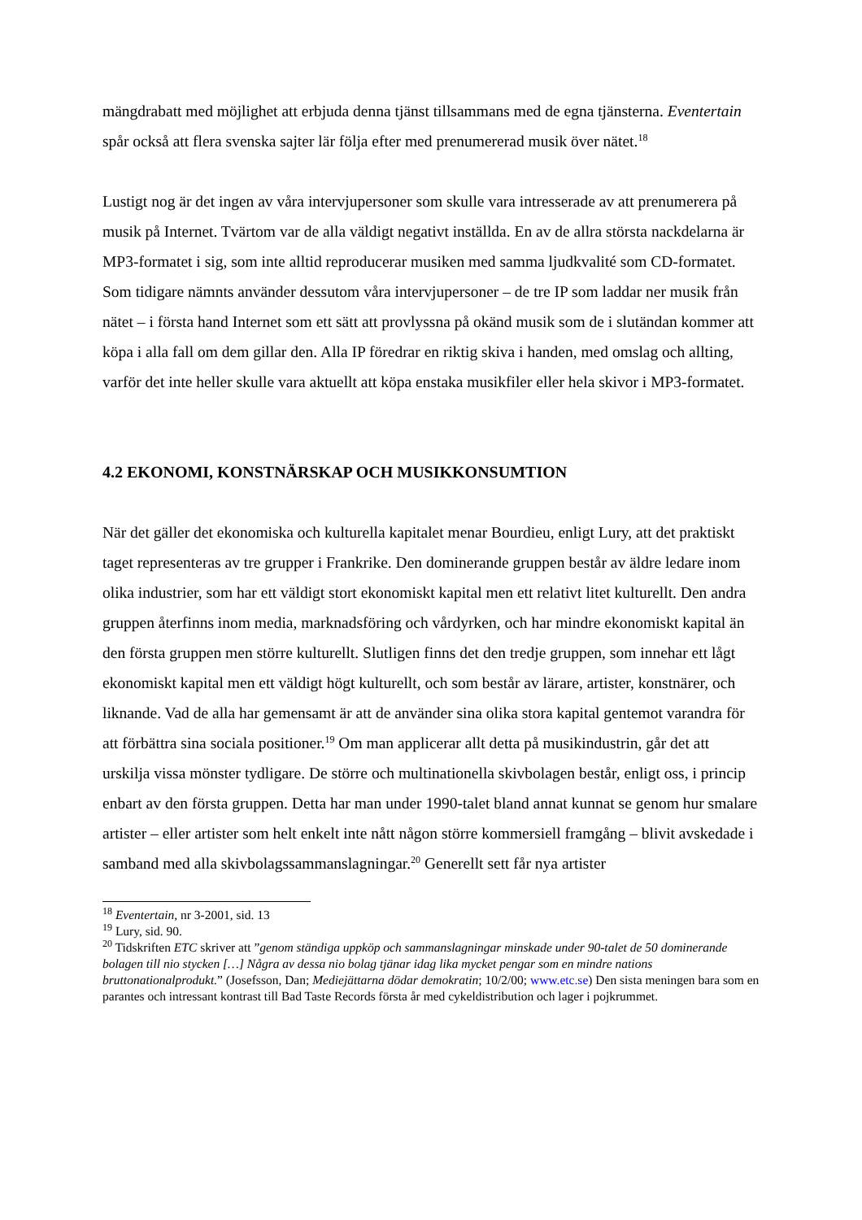mängdrabatt med möjlighet att erbjuda denna tjänst tillsammans med de egna tjänsterna. Eventertain spår också att flera svenska sajter lär följa efter med prenumererad musik över nätet.<sup>18</sup>
Lustigt nog är det ingen av våra intervjupersoner som skulle vara intresserade av att prenumerera på musik på Internet. Tvärtom var de alla väldigt negativt inställda. En av de allra största nackdelarna är MP3-formatet i sig, som inte alltid reproducerar musiken med samma ljudkvalité som CD-formatet. Som tidigare nämnts använder dessutom våra intervjupersoner – de tre IP som laddar ner musik från nätet – i första hand Internet som ett sätt att provlyssna på okänd musik som de i slutändan kommer att köpa i alla fall om dem gillar den. Alla IP föredrar en riktig skiva i handen, med omslag och allting, varför det inte heller skulle vara aktuellt att köpa enstaka musikfiler eller hela skivor i MP3-formatet.
4.2 EKONOMI, KONSTNÄRSKAP OCH MUSIKKONSUMTION
När det gäller det ekonomiska och kulturella kapitalet menar Bourdieu, enligt Lury, att det praktiskt taget representeras av tre grupper i Frankrike. Den dominerande gruppen består av äldre ledare inom olika industrier, som har ett väldigt stort ekonomiskt kapital men ett relativt litet kulturellt. Den andra gruppen återfinns inom media, marknadsföring och vårdyrken, och har mindre ekonomiskt kapital än den första gruppen men större kulturellt. Slutligen finns det den tredje gruppen, som innehar ett lågt ekonomiskt kapital men ett väldigt högt kulturellt, och som består av lärare, artister, konstnärer, och liknande. Vad de alla har gemensamt är att de använder sina olika stora kapital gentemot varandra för att förbättra sina sociala positioner.<sup>19</sup> Om man applicerar allt detta på musikindustrin, går det att urskilja vissa mönster tydligare. De större och multinationella skivbolagen består, enligt oss, i princip enbart av den första gruppen. Detta har man under 1990-talet bland annat kunnat se genom hur smalare artister – eller artister som helt enkelt inte nått någon större kommersiell framgång – blivit avskedade i samband med alla skivbolagssammanslagningar.<sup>20</sup> Generellt sett får nya artister
<sup>18</sup> Eventertain, nr 3-2001, sid. 13
<sup>19</sup> Lury, sid. 90.
<sup>20</sup> Tidskriften ETC skriver att ”genom ständiga uppköp och sammanslagningar minskade under 90-talet de 50 dominerande bolagen till nio stycken […] Några av dessa nio bolag tjänar idag lika mycket pengar som en mindre nations bruttonationalprodukt.” (Josefsson, Dan; Mediejättarna dödar demokratin; 10/2/00; www.etc.se) Den sista meningen bara som en parantes och intressant kontrast till Bad Taste Records första år med cykeldistribution och lager i pojkrummet.